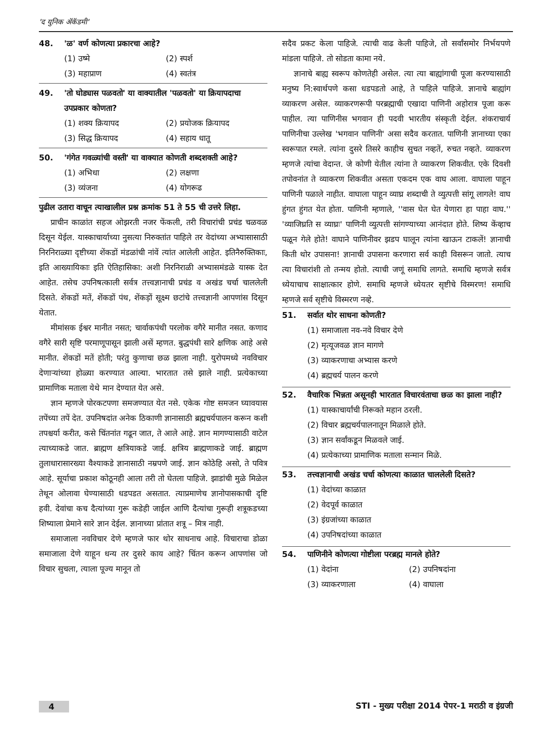'द युनिक ॲकॅडमी'
48. 'ळ' वर्ण कोणत्या प्रकारचा आहे?
(1) उष्मे (2) स्पर्श (3) महाप्राण (4) स्वतंत्र
49. 'तो घोड्यास पळवतो' या वाक्यातील 'पळवतो' या क्रियापदाचा उपप्रकार कोणता?
(1) शक्य क्रियापद (2) प्रयोजक क्रियापद (3) सिद्ध क्रियापद (4) सहाय धातू
50. 'गंगेत गवळ्यांची वस्ती' या वाक्यात कोणती शब्दशक्ती आहे?
(1) अभिधा (2) लक्षणा (3) व्यंजना (4) योगरूढ
पुढील उतारा वाचून त्याखालील प्रश्न क्रमांक 51 ते 55 ची उत्तरे लिहा.
प्राचीन काळांत सहज ओझरती नजर फेंकली, तरी विचारांची प्रचंड चळवळ दिसून येईल. यास्काचार्याच्या नुसत्या निरुक्तांत पाहिले तर वेदांच्या अभ्यासासाठी निरनिराळ्या दृष्टीच्या शेंकडों मंडळांची नांवें त्यांत आलेली आहेत. इतिनैरुक्तिकाः, इति आख्यायिकाः इति ऐतिहासिका: अशी निरनिराळी अभ्यासमंडळे यास्क देत आहेत. तसेच उपनिषत्काली सर्वत्र तत्त्वज्ञानाची प्रचंड व अखंड चर्चा चाललेली दिसते. शेंकडों मतें, शेंकडों पंथ, शेंकड़ों सूक्ष्म छटांचे तत्त्वज्ञानी आपणांस दिसून येतात.
मीमांसक ईश्वर मानीत नसत; चार्वाकपंथी परलोक वगैरे मानीत नसत. कणाद वगैरे सारी सृष्टि परमाणूपासून झाली असें म्हणत. बुद्धपंथी सारे क्षणिक आहे असे मानीत. शेंकडों मतें होती; परंतु कुणाचा छळ झाला नाही. युरोपमध्ये नवविचार देणाऱ्यांच्या होळ्या करण्यात आल्या. भारतात तसे झाले नाही. प्रत्येकाच्या प्रामाणिक मताला येथे मान देण्यात येत असे.
ज्ञान म्हणजे पोरकटपणा समजण्यात येत नसे. एकेक गोष्ट समजन घ्यावयास तपेंच्या तपें देत. उपनिषदांत अनेक ठिकाणी ज्ञानासाठी ब्रह्मचर्यपालन करून कशी तपश्चर्या करीत, कसे चिंतनांत गढून जात, ते आले आहे. ज्ञान मागण्यासाठी वाटेल त्याच्याकडे जात. ब्राह्मण क्षत्रियाकडे जाई. क्षत्रिय ब्राह्मणाकडे जाई. ब्राह्मण तुलाधारासारख्या वैश्याकडे ज्ञानासाठी नम्रपणे जाई. ज्ञान कोठेहि असो, ते पवित्र आहे. सूर्याचा प्रकाश कोठूनही आला तरी तो घेतला पाहिजे. झाडांची मुळे मिळेल तेथून ओलावा घेण्यासाठी धडपडत असतात. त्याप्रमाणेच ज्ञानोपासकाची दृष्टि हवी. देवांचा कच दैत्यांच्या गुरू कडेही जाईल आणि दैत्यांचा गुरूही शत्रूकडच्या शिष्याला प्रेमाने सारे ज्ञान देईल. ज्ञानाच्या प्रांतात शत्रू – मित्र नाही.
समाजाला नवविचार देणे म्हणजे फार थोर साधनाच आहे. विचाराचा डोळा समाजाला देणे याहून धन्य तर दुसरे काय आहे? चिंतन करून आपणांस जो विचार सुचला, त्याला पूज्य मानून तो
सदैव प्रकट केला पाहिजे. त्याची वाढ केली पाहिजे, तो सर्वांसमोर निर्भयपणे मांडला पाहिजे. तो सोडता कामा नये.
ज्ञानाचे बाह्य स्वरूप कोणतेही असेल. त्या त्या बाह्यांगाची पूजा करण्यासाठी मनुष्य नि:स्वार्थपणे कसा धडपडतो आहे, ते पाहिले पाहिजे. ज्ञानाचे बाह्यांग व्याकरण असेल. व्याकरणरूपी परब्रह्माची एखादा पाणिनी अहोरात्र पूजा करू पाहील. त्या पाणिनीस भगवान ही पदवी भारतीय संस्कृती देईल. शंकराचार्य पाणिनीचा उल्लेख 'भगवान पाणिनी' असा सदैव करतात. पाणिनी ज्ञानाच्या एका स्वरूपात रमले. त्यांना दुसरे तिसरे काहीच सुचत नव्हतें, रुचत नव्हते. व्याकरण म्हणजे त्यांचा वेदान्त. जे कोणी येतील त्यांना ते व्याकरण शिकवीत. एके दिवशी तपोवनांत ते व्याकरण शिकवीत असता एकदम एक वाघ आला. वाघाला पाहून पाणिनी पळाले नाहीत. वाघाला पाहून व्याघ्र शब्दाची ते व्युत्पत्ती सांगू लागले! वाघ हुंगत हुंगत येत होता. पाणिनी म्हणाले, ''वास घेत घेत येणारा हा पाहा वाघ.'' 'व्याजिघ्रति स व्याघ्रः' पाणिनी व्युत्पत्ती सांगण्याच्या आनंदात होते. शिष्य केंव्हाच पळून गेले होते! वाघाने पाणिनीवर झडप घालून त्यांना खाऊन टाकलें! ज्ञानाची किती थोर उपासना! ज्ञानाची उपासना करणारा सर्व काही विसरून जातो. त्याच त्या विचारांशी तो तन्मय होतो. त्याची जणूं समाधि लागते. समाधि म्हणजे सर्वत्र ध्येयाचाच साक्षात्कार होणे. समाधि म्हणजे ध्येयतर सृष्टीचे विस्मरण! समाधि म्हणजे सर्व सृष्टीचे विस्मरण नव्हे.
51. सर्वात थोर साधना कोणती?
(1) समाजाला नव-नवे विचार देणे
(2) मृत्यूजवळ ज्ञान मागणे
(3) व्याकरणाचा अभ्यास करणे
(4) ब्रह्मचर्य पालन करणे
52. वैचारिक भिन्नता असूनही भारतात विचारवंताचा छळ का झाला नाही?
(1) यास्काचार्यांची निरूक्ते महान ठरली.
(2) विचार ब्रह्मचर्यपालनातून मिळाले होते.
(3) ज्ञान सर्वांकडून मिळवले जाई.
(4) प्रत्येकाच्या प्रामाणिक मताला सन्मान मिळे.
53. तत्त्वज्ञानाची अखंड चर्चा कोणत्या काळात चाललेली दिसते?
(1) वेदांच्या काळात
(2) वेदपूर्व काळात
(3) इंग्रजांच्या काळात
(4) उपनिषदांच्या काळात
54. पाणिनीने कोणत्या गोष्टीला परब्रह्म मानले होते?
(1) वेदांना (2) उपनिषदांना (3) व्याकरणाला (4) वाघाला
4 STI - मुख्य परीक्षा 2014 पेपर-1 मराठी व इंग्रजी